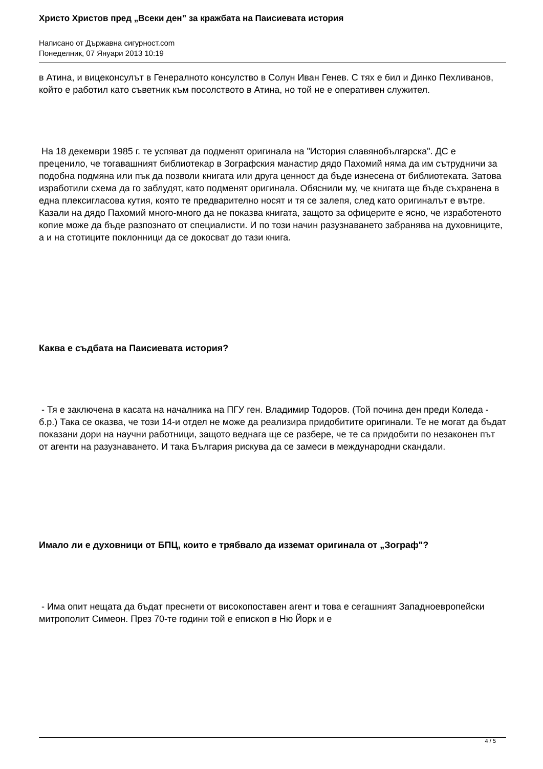Христо Христов пред „Всеки ден” за кражбата на Паисиевата история
Написано от Държавна сигурност.com
Понеделник, 07 Януари 2013 10:19
в Атина, и вицеконсулът в Генералното консулство в Солун Иван Генев. С тях е бил и Динко Пехливанов, който е работил като съветник към посолството в Атина, но той не е оперативен служител.
На 18 декември 1985 г. те успяват да подменят оригинала на "История славянобългарска". ДС е преценило, че тогавашният библиотекар в Зографския манастир дядо Пахомий няма да им сътрудничи за подобна подмяна или пък да позволи книгата или друга ценност да бъде изнесена от библиотеката. Затова изработили схема да го заблудят, като подменят оригинала. Обяснили му, че книгата ще бъде съхранена в една плексигласова кутия, която те предварително носят и тя се залепя, след като оригиналът е вътре. Казали на дядо Пахомий много-много да не показва книгата, защото за офицерите е ясно, че изработеното копие може да бъде разпознато от специалисти. И по този начин разузнаването забранява на духовниците, а и на стотиците поклонници да се докосват до тази книга.
Каква е съдбата на Паисиевата история?
- Тя е заключена в касата на началника на ПГУ ген. Владимир Тодоров. (Той почина ден преди Коледа - б.р.) Така се оказва, че този 14-и отдел не може да реализира придобитите оригинали. Те не могат да бъдат показани дори на научни работници, защото веднага ще се разбере, че те са придобити по незаконен път от агенти на разузнаването. И така България рискува да се замеси в международни скандали.
Имало ли е духовници от БПЦ, които е трябвало да изземат оригинала от „Зограф"?
- Има опит нещата да бъдат преснети от високопоставен агент и това е сегашният Западноевропейски митрополит Симеон. През 70-те години той е епископ в Ню Йорк и е
4 / 5